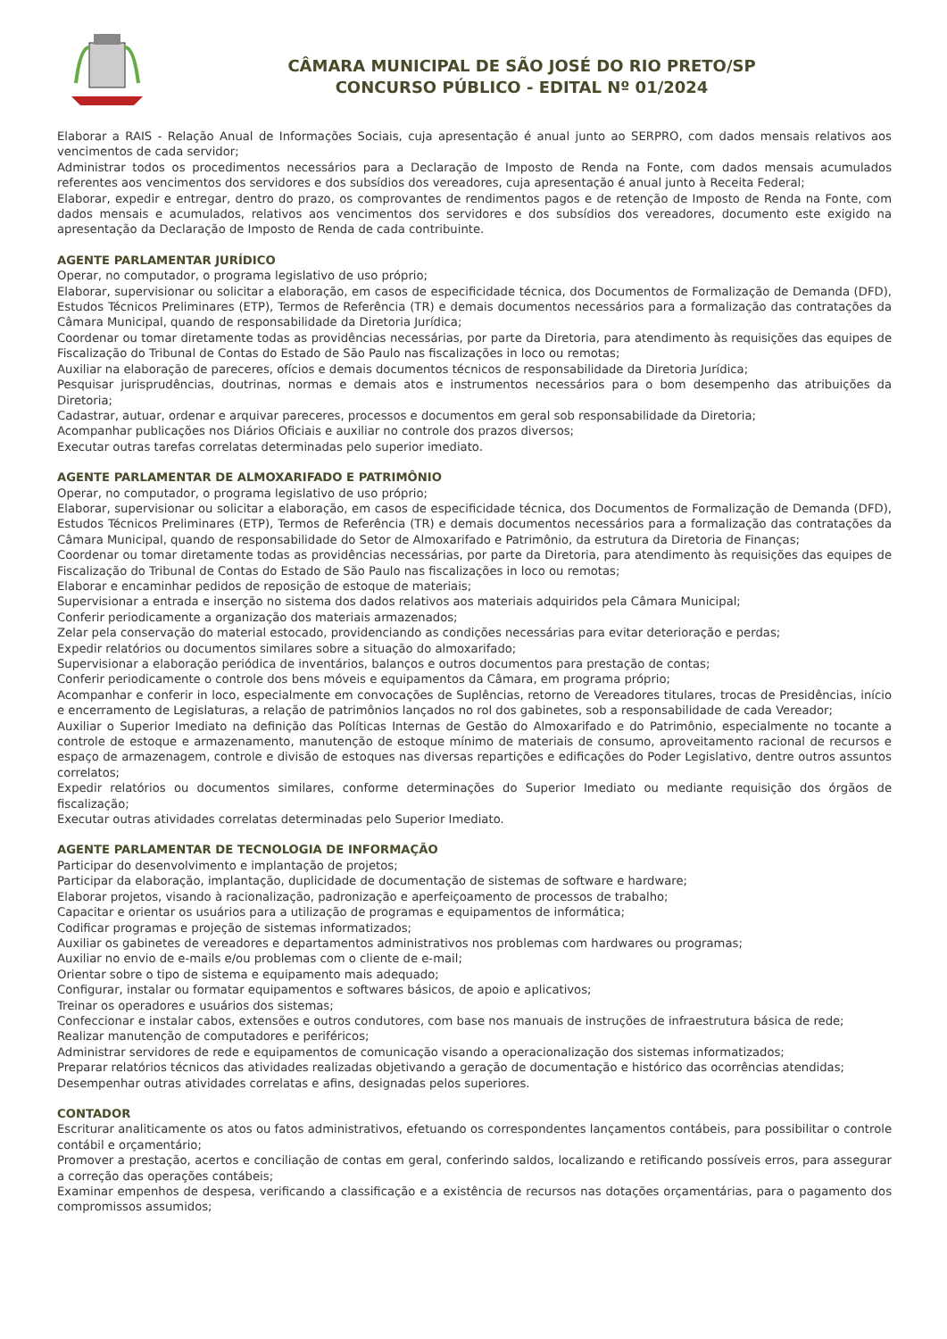CÂMARA MUNICIPAL DE SÃO JOSÉ DO RIO PRETO/SP
CONCURSO PÚBLICO - EDITAL Nº 01/2024
Elaborar a RAIS - Relação Anual de Informações Sociais, cuja apresentação é anual junto ao SERPRO, com dados mensais relativos aos vencimentos de cada servidor;
Administrar todos os procedimentos necessários para a Declaração de Imposto de Renda na Fonte, com dados mensais acumulados referentes aos vencimentos dos servidores e dos subsídios dos vereadores, cuja apresentação é anual junto à Receita Federal;
Elaborar, expedir e entregar, dentro do prazo, os comprovantes de rendimentos pagos e de retenção de Imposto de Renda na Fonte, com dados mensais e acumulados, relativos aos vencimentos dos servidores e dos subsídios dos vereadores, documento este exigido na apresentação da Declaração de Imposto de Renda de cada contribuinte.
AGENTE PARLAMENTAR JURÍDICO
Operar, no computador, o programa legislativo de uso próprio;
Elaborar, supervisionar ou solicitar a elaboração, em casos de especificidade técnica, dos Documentos de Formalização de Demanda (DFD), Estudos Técnicos Preliminares (ETP), Termos de Referência (TR) e demais documentos necessários para a formalização das contratações da Câmara Municipal, quando de responsabilidade da Diretoria Jurídica;
Coordenar ou tomar diretamente todas as providências necessárias, por parte da Diretoria, para atendimento às requisições das equipes de Fiscalização do Tribunal de Contas do Estado de São Paulo nas fiscalizações in loco ou remotas;
Auxiliar na elaboração de pareceres, ofícios e demais documentos técnicos de responsabilidade da Diretoria Jurídica;
Pesquisar jurisprudências, doutrinas, normas e demais atos e instrumentos necessários para o bom desempenho das atribuições da Diretoria;
Cadastrar, autuar, ordenar e arquivar pareceres, processos e documentos em geral sob responsabilidade da Diretoria;
Acompanhar publicações nos Diários Oficiais e auxiliar no controle dos prazos diversos;
Executar outras tarefas correlatas determinadas pelo superior imediato.
AGENTE PARLAMENTAR DE ALMOXARIFADO E PATRIMÔNIO
Operar, no computador, o programa legislativo de uso próprio;
Elaborar, supervisionar ou solicitar a elaboração, em casos de especificidade técnica, dos Documentos de Formalização de Demanda (DFD), Estudos Técnicos Preliminares (ETP), Termos de Referência (TR) e demais documentos necessários para a formalização das contratações da Câmara Municipal, quando de responsabilidade do Setor de Almoxarifado e Patrimônio, da estrutura da Diretoria de Finanças;
Coordenar ou tomar diretamente todas as providências necessárias, por parte da Diretoria, para atendimento às requisições das equipes de Fiscalização do Tribunal de Contas do Estado de São Paulo nas fiscalizações in loco ou remotas;
Elaborar e encaminhar pedidos de reposição de estoque de materiais;
Supervisionar a entrada e inserção no sistema dos dados relativos aos materiais adquiridos pela Câmara Municipal;
Conferir periodicamente a organização dos materiais armazenados;
Zelar pela conservação do material estocado, providenciando as condições necessárias para evitar deterioração e perdas;
Expedir relatórios ou documentos similares sobre a situação do almoxarifado;
Supervisionar a elaboração periódica de inventários, balanços e outros documentos para prestação de contas;
Conferir periodicamente o controle dos bens móveis e equipamentos da Câmara, em programa próprio;
Acompanhar e conferir in loco, especialmente em convocações de Suplências, retorno de Vereadores titulares, trocas de Presidências, início e encerramento de Legislaturas, a relação de patrimônios lançados no rol dos gabinetes, sob a responsabilidade de cada Vereador;
Auxiliar o Superior Imediato na definição das Políticas Internas de Gestão do Almoxarifado e do Patrimônio, especialmente no tocante a controle de estoque e armazenamento, manutenção de estoque mínimo de materiais de consumo, aproveitamento racional de recursos e espaço de armazenagem, controle e divisão de estoques nas diversas repartições e edificações do Poder Legislativo, dentre outros assuntos correlatos;
Expedir relatórios ou documentos similares, conforme determinações do Superior Imediato ou mediante requisição dos órgãos de fiscalização;
Executar outras atividades correlatas determinadas pelo Superior Imediato.
AGENTE PARLAMENTAR DE TECNOLOGIA DE INFORMAÇÃO
Participar do desenvolvimento e implantação de projetos;
Participar da elaboração, implantação, duplicidade de documentação de sistemas de software e hardware;
Elaborar projetos, visando à racionalização, padronização e aperfeiçoamento de processos de trabalho;
Capacitar e orientar os usuários para a utilização de programas e equipamentos de informática;
Codificar programas e projeção de sistemas informatizados;
Auxiliar os gabinetes de vereadores e departamentos administrativos nos problemas com hardwares ou programas;
Auxiliar no envio de e-mails e/ou problemas com o cliente de e-mail;
Orientar sobre o tipo de sistema e equipamento mais adequado;
Configurar, instalar ou formatar equipamentos e softwares básicos, de apoio e aplicativos;
Treinar os operadores e usuários dos sistemas;
Confeccionar e instalar cabos, extensões e outros condutores, com base nos manuais de instruções de infraestrutura básica de rede;
Realizar manutenção de computadores e periféricos;
Administrar servidores de rede e equipamentos de comunicação visando a operacionalização dos sistemas informatizados;
Preparar relatórios técnicos das atividades realizadas objetivando a geração de documentação e histórico das ocorrências atendidas;
Desempenhar outras atividades correlatas e afins, designadas pelos superiores.
CONTADOR
Escriturar analiticamente os atos ou fatos administrativos, efetuando os correspondentes lançamentos contábeis, para possibilitar o controle contábil e orçamentário;
Promover a prestação, acertos e conciliação de contas em geral, conferindo saldos, localizando e retificando possíveis erros, para assegurar a correção das operações contábeis;
Examinar empenhos de despesa, verificando a classificação e a existência de recursos nas dotações orçamentárias, para o pagamento dos compromissos assumidos;